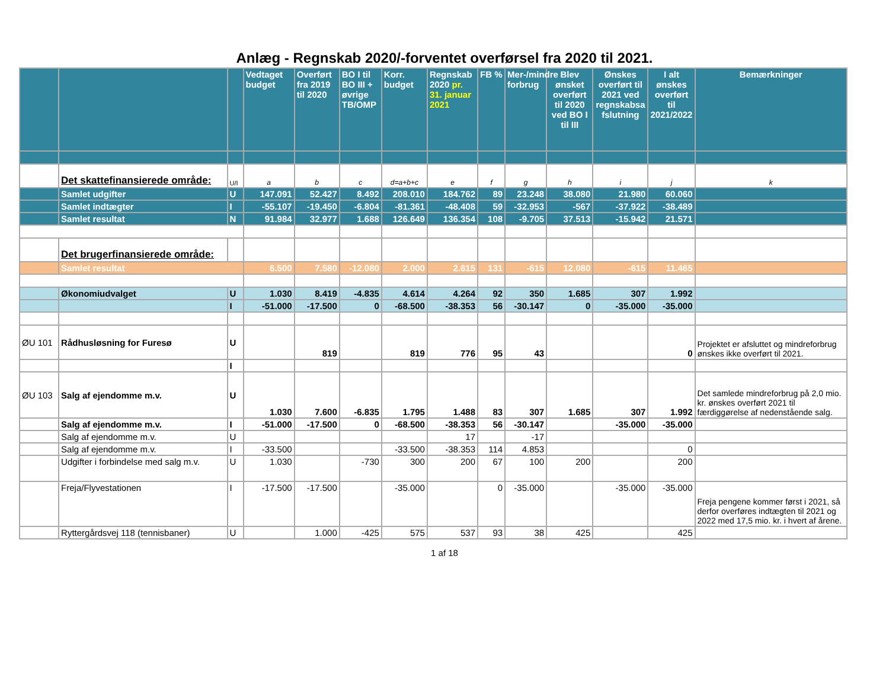Anlæg - Regnskab 2020/-forventet overførsel fra 2020 til 2021.
| | | | Vedtaget budget | Overført fra 2019 til 2020 | BO I til BO III + øvrige TB/OMP | Korr. budget | Regnskab 2020 pr. 31. januar 2021 | FB % | Mer-/mindre forbrug | Blev ønsket overført til 2020 ved BO I til III | Ønskes overført til 2021 ved regnskabsa fslutning | I alt ønskes overført til 2021/2022 | Bemærkninger |
| --- | --- | --- | --- | --- | --- | --- | --- | --- | --- | --- | --- | --- | --- |
| | Det skattefinansierede område: | U/I | a | b | c | d=a+b+c | e | f | g | h | i | j | k |
| | Samlet udgifter | U | 147.091 | 52.427 | 8.492 | 208.010 | 184.762 | 89 | 23.248 | 38.080 | 21.980 | 60.060 | |
| | Samlet indtægter | I | -55.107 | -19.450 | -6.804 | -81.361 | -48.408 | 59 | -32.953 | -567 | -37.922 | -38.489 | |
| | Samlet resultat | N | 91.984 | 32.977 | 1.688 | 126.649 | 136.354 | 108 | -9.705 | 37.513 | -15.942 | 21.571 | |
| | Det brugerfinansierede område: | | | | | | | | | | | | |
| | Samlet resultat | | 6.500 | 7.580 | -12.080 | 2.000 | 2.615 | 131 | -615 | 12.080 | -615 | 11.465 | |
| | Økonomiudvalget | U | 1.030 | 8.419 | -4.835 | 4.614 | 4.264 | 92 | 350 | 1.685 | 307 | 1.992 | |
| | | I | -51.000 | -17.500 | 0 | -68.500 | -38.353 | 56 | -30.147 | 0 | -35.000 | -35.000 | |
| ØU 101 | Rådhusløsning for Furesø | U | | 819 | | 819 | 776 | 95 | 43 | | | 0 | Projektet er afsluttet og mindreforbrug ønskes ikke overført til 2021. |
| | | I | | | | | | | | | | | |
| ØU 103 | Salg af ejendomme m.v. | U | 1.030 | 7.600 | -6.835 | 1.795 | 1.488 | 83 | 307 | 1.685 | 307 | 1.992 | Det samlede mindreforbrug på 2,0 mio. kr. ønskes overført 2021 til færdiggørelse af nedenstående salg. |
| | Salg af ejendomme m.v. | I | -51.000 | -17.500 | 0 | -68.500 | -38.353 | 56 | -30.147 | | -35.000 | -35.000 | |
| | Salg af ejendomme m.v. | U | | | | | 17 | | -17 | | | | |
| | Salg af ejendomme m.v. | I | -33.500 | | | -33.500 | -38.353 | 114 | 4.853 | | | 0 | |
| | Udgifter i forbindelse med salg m.v. | U | 1.030 | | -730 | 300 | 200 | 67 | 100 | 200 | | 200 | |
| | Freja/Flyvestationen | I | -17.500 | -17.500 | | -35.000 | | 0 | -35.000 | | -35.000 | -35.000 | Freja pengene kommer først i 2021, så derfor overføres indtægten til 2021 og 2022 med 17,5 mio. kr. i hvert af årene. |
| | Ryttergårdsvej 118 (tennisbaner) | U | | 1.000 | -425 | 575 | 537 | 93 | 38 | 425 | | 425 | |
1 af 18